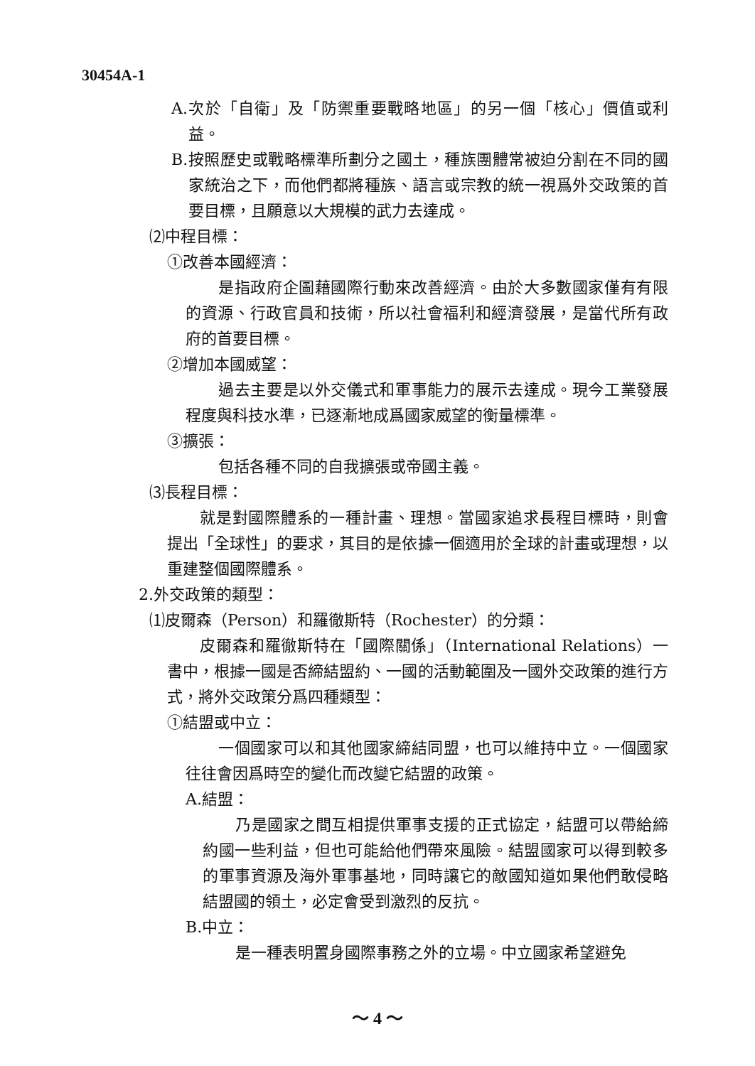30454A-1
A.次於「自衛」及「防禦重要戰略地區」的另一個「核心」價值或利益。
B.按照歷史或戰略標準所劃分之國土，種族團體常被迫分割在不同的國家統治之下，而他們都將種族、語言或宗教的統一視爲外交政策的首要目標，且願意以大規模的武力去達成。
⑵中程目標：
①改善本國經濟：
是指政府企圖藉國際行動來改善經濟。由於大多數國家僅有有限的資源、行政官員和技術，所以社會福利和經濟發展，是當代所有政府的首要目標。
②增加本國威望：
過去主要是以外交儀式和軍事能力的展示去達成。現今工業發展程度與科技水準，已逐漸地成爲國家威望的衡量標準。
③擴張：
包括各種不同的自我擴張或帝國主義。
⑶長程目標：
就是對國際體系的一種計畫、理想。當國家追求長程目標時，則會提出「全球性」的要求，其目的是依據一個適用於全球的計畫或理想，以重建整個國際體系。
2.外交政策的類型：
⑴皮爾森（Person）和羅徹斯特（Rochester）的分類：
皮爾森和羅徹斯特在「國際關係」（International Relations）一書中，根據一國是否締結盟約、一國的活動範圍及一國外交政策的進行方式，將外交政策分爲四種類型：
①結盟或中立：
一個國家可以和其他國家締結同盟，也可以維持中立。一個國家往往會因爲時空的變化而改變它結盟的政策。
A.結盟：
乃是國家之間互相提供軍事支援的正式協定，結盟可以帶給締約國一些利益，但也可能給他們帶來風險。結盟國家可以得到較多的軍事資源及海外軍事基地，同時讓它的敵國知道如果他們敢侵略結盟國的領土，必定會受到激烈的反抗。
B.中立：
是一種表明置身國際事務之外的立場。中立國家希望避免
～ 4 ～